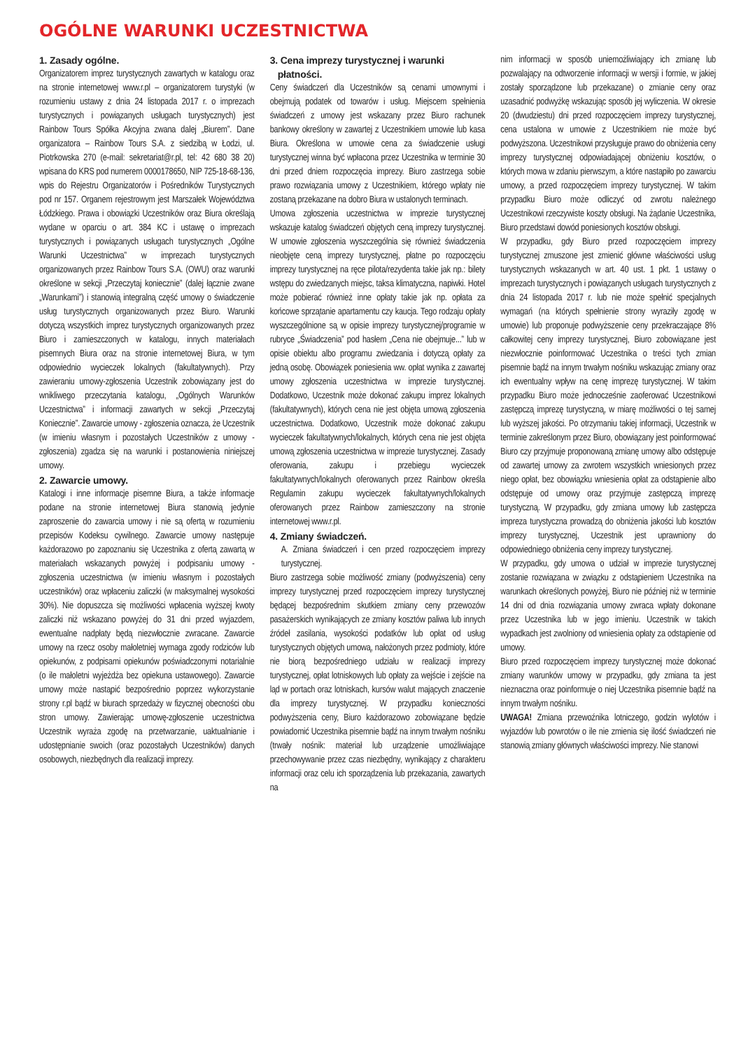OGÓLNE WARUNKI UCZESTNICTWA
1. Zasady ogólne.
Organizatorem imprez turystycznych zawartych w katalogu oraz na stronie internetowej www.r.pl – organizatorem turystyki (w rozumieniu ustawy z dnia 24 listopada 2017 r. o imprezach turystycznych i powiązanych usługach turystycznych) jest Rainbow Tours Spółka Akcyjna zwana dalej „Biurem”. Dane organizatora – Rainbow Tours S.A. z siedzibą w Łodzi, ul. Piotrkowska 270 (e-mail: sekretariat@r.pl, tel: 42 680 38 20) wpisana do KRS pod numerem 0000178650, NIP 725-18-68-136, wpis do Rejestru Organizatorów i Pośredników Turystycznych pod nr 157. Organem rejestrowym jest Marszałek Województwa Łódzkiego. Prawa i obowiązki Uczestników oraz Biura określają wydane w oparciu o art. 384 KC i ustawę o imprezach turystycznych i powiązanych usługach turystycznych „Ogólne Warunki Uczestnictwa” w imprezach turystycznych organizowanych przez Rainbow Tours S.A. (OWU) oraz warunki określone w sekcji „Przeczytaj koniecznie” (dalej łącznie zwane „Warunkami”) i stanowią integralną część umowy o świadczenie usług turystycznych organizowanych przez Biuro. Warunki dotyczą wszystkich imprez turystycznych organizowanych przez Biuro i zamieszczonych w katalogu, innych materiałach pisemnych Biura oraz na stronie internetowej Biura, w tym odpowiednio wycieczek lokalnych (fakultatywnych). Przy zawieraniu umowy-zgłoszenia Uczestnik zobowiązany jest do wnikliwego przeczytania katalogu, „Ogólnych Warunków Uczestnictwa” i informacji zawartych w sekcji „Przeczytaj Koniecznie”. Zawarcie umowy - zgłoszenia oznacza, że Uczestnik (w imieniu własnym i pozostałych Uczestników z umowy - zgłoszenia) zgadza się na warunki i postanowienia niniejszej umowy.
2. Zawarcie umowy.
Katalogi i inne informacje pisemne Biura, a także informacje podane na stronie internetowej Biura stanowią jedynie zaproszenie do zawarcia umowy i nie są ofertą w rozumieniu przepisów Kodeksu cywilnego. Zawarcie umowy następuje każdorazowo po zapoznaniu się Uczestnika z ofertą zawartą w materiałach wskazanych powyżej i podpisaniu umowy - zgłoszenia uczestnictwa (w imieniu własnym i pozostałych uczestników) oraz wpłaceniu zaliczki (w maksymalnej wysokości 30%). Nie dopuszcza się możliwości wpłacenia wyższej kwoty zaliczki niż wskazano powyżej do 31 dni przed wyjazdem, ewentualne nadpłaty będą niezwłocznie zwracane. Zawarcie umowy na rzecz osoby małoletniej wymaga zgody rodziców lub opiekunów, z podpisami opiekunów poświadczonymi notarialnie (o ile małoletni wyjeżdża bez opiekuna ustawowego). Zawarcie umowy może nastąpić bezpośrednio poprzez wykorzystanie strony r.pl bądź w biurach sprzedaży w fizycznej obecności obu stron umowy. Zawierając umowę-zgłoszenie uczestnictwa Uczestnik wyraża zgodę na przetwarzanie, uaktualnianie i udostępnianie swoich (oraz pozostałych Uczestników) danych osobowych, niezbędnych dla realizacji imprezy.
3. Cena imprezy turystycznej i warunki
płatności.
Ceny świadczeń dla Uczestników są cenami umownymi i obejmują podatek od towarów i usług. Miejscem spełnienia świadczeń z umowy jest wskazany przez Biuro rachunek bankowy określony w zawartej z Uczestnikiem umowie lub kasa Biura. Określona w umowie cena za świadczenie usługi turystycznej winna być wpłacona przez Uczestnika w terminie 30 dni przed dniem rozpoczęcia imprezy. Biuro zastrzega sobie prawo rozwiązania umowy z Uczestnikiem, którego wpłaty nie zostaną przekazane na dobro Biura w ustalonych terminach.
Umowa zgłoszenia uczestnictwa w imprezie turystycznej wskazuje katalog świadczeń objętych ceną imprezy turystycznej. W umowie zgłoszenia wyszczególnia się również świadczenia nieobjęte ceną imprezy turystycznej, płatne po rozpoczęciu imprezy turystycznej na ręce pilota/rezydenta takie jak np.: bilety wstępu do zwiedzanych miejsc, taksa klimatyczna, napiwki. Hotel może pobierać również inne opłaty takie jak np. opłata za końcowe sprzątanie apartamentu czy kaucja. Tego rodzaju opłaty wyszczególnione są w opisie imprezy turystycznej/programie w rubryce „Świadczenia” pod hasłem „Cena nie obejmuje...” lub w opisie obiektu albo programu zwiedzania i dotyczą opłaty za jedną osobę. Obowiązek poniesienia ww. opłat wynika z zawartej umowy zgłoszenia uczestnictwa w imprezie turystycznej. Dodatkowo, Uczestnik może dokonać zakupu imprez lokalnych (fakultatywnych), których cena nie jest objęta umową zgłoszenia uczestnictwa. Dodatkowo, Uczestnik może dokonać zakupu wycieczek fakultatywnych/lokalnych, których cena nie jest objęta umową zgłoszenia uczestnictwa w imprezie turystycznej. Zasady oferowania, zakupu i przebiegu wycieczek fakultatywnych/lokalnych oferowanych przez Rainbow określa Regulamin zakupu wycieczek fakultatywnych/lokalnych oferowanych przez Rainbow zamieszczony na stronie internetowej www.r.pl.
4. Zmiany świadczeń.
A. Zmiana świadczeń i cen przed rozpoczęciem imprezy turystycznej.
Biuro zastrzega sobie możliwość zmiany (podwyższenia) ceny imprezy turystycznej przed rozpoczęciem imprezy turystycznej będącej bezpośrednim skutkiem zmiany ceny przewozów pasażerskich wynikających ze zmiany kosztów paliwa lub innych źródeł zasilania, wysokości podatków lub opłat od usług turystycznych objętych umową, nałożonych przez podmioty, które nie biorą bezpośredniego udziału w realizacji imprezy turystycznej, opłat lotniskowych lub opłaty za wejście i zejście na ląd w portach oraz lotniskach, kursów walut mających znaczenie dla imprezy turystycznej. W przypadku konieczności podwyższenia ceny, Biuro każdorazowo zobowiązane będzie powiadomić Uczestnika pisemnie bądź na innym trwałym nośniku (trwały nośnik: materiał lub urządzenie umożliwiające przechowywanie przez czas niezbędny, wynikający z charakteru informacji oraz celu ich sporządzenia lub przekazania, zawartych na
nim informacji w sposób uniemożliwiający ich zmianę lub pozwalający na odtworzenie informacji w wersji i formie, w jakiej zostały sporządzone lub przekazane) o zmianie ceny oraz uzasadnić podwyżkę wskazując sposób jej wyliczenia. W okresie 20 (dwudziestu) dni przed rozpoczęciem imprezy turystycznej, cena ustalona w umowie z Uczestnikiem nie może być podwyższona. Uczestnikowi przysługuje prawo do obniżenia ceny imprezy turystycznej odpowiadającej obniżeniu kosztów, o których mowa w zdaniu pierwszym, a które nastąpiło po zawarciu umowy, a przed rozpoczęciem imprezy turystycznej. W takim przypadku Biuro może odliczyć od zwrotu należnego Uczestnikowi rzeczywiste koszty obsługi. Na żądanie Uczestnika, Biuro przedstawi dowód poniesionych kosztów obsługi.
W przypadku, gdy Biuro przed rozpoczęciem imprezy turystycznej zmuszone jest zmienić główne właściwości usług turystycznych wskazanych w art. 40 ust. 1 pkt. 1 ustawy o imprezach turystycznych i powiązanych usługach turystycznych z dnia 24 listopada 2017 r. lub nie może spełnić specjalnych wymagań (na których spełnienie strony wyraziły zgodę w umowie) lub proponuje podwyższenie ceny przekraczające 8% całkowitej ceny imprezy turystycznej, Biuro zobowiązane jest niezwłocznie poinformować Uczestnika o treści tych zmian pisemnie bądź na innym trwałym nośniku wskazując zmiany oraz ich ewentualny wpływ na cenę imprezę turystycznej. W takim przypadku Biuro może jednocześnie zaoferować Uczestnikowi zastępczą imprezę turystyczną, w miarę możliwości o tej samej lub wyższej jakości. Po otrzymaniu takiej informacji, Uczestnik w terminie zakreślonym przez Biuro, obowiązany jest poinformować Biuro czy przyjmuje proponowaną zmianę umowy albo odstępuje od zawartej umowy za zwrotem wszystkich wniesionych przez niego opłat, bez obowiązku wniesienia opłat za odstąpienie albo odstępuje od umowy oraz przyjmuje zastępczą imprezę turystyczną. W przypadku, gdy zmiana umowy lub zastępcza impreza turystyczna prowadzą do obniżenia jakości lub kosztów imprezy turystycznej, Uczestnik jest uprawniony do odpowiedniego obniżenia ceny imprezy turystycznej.
W przypadku, gdy umowa o udział w imprezie turystycznej zostanie rozwiązana w związku z odstąpieniem Uczestnika na warunkach określonych powyżej, Biuro nie później niż w terminie 14 dni od dnia rozwiązania umowy zwraca wpłaty dokonane przez Uczestnika lub w jego imieniu. Uczestnik w takich wypadkach jest zwolniony od wniesienia opłaty za odstąpienie od umowy.
Biuro przed rozpoczęciem imprezy turystycznej może dokonać zmiany warunków umowy w przypadku, gdy zmiana ta jest nieznaczna oraz poinformuje o niej Uczestnika pisemnie bądź na innym trwałym nośniku.
UWAGA! Zmiana przewoźnika lotniczego, godzin wylotów i wyjazdów lub powrotów o ile nie zmienia się ilość świadczeń nie stanowią zmiany głównych właściwości imprezy. Nie stanowi